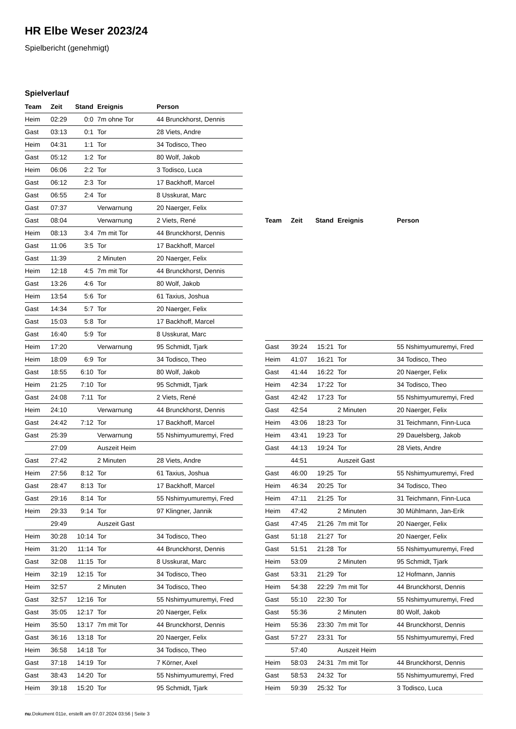HR Elbe Weser 2023/24
Spielbericht (genehmigt)
Spielverlauf
| Team | Zeit | Stand | Ereignis | Person |
| --- | --- | --- | --- | --- |
| Heim | 02:29 | 0:0 | 7m ohne Tor | 44 Brunckhorst, Dennis |
| Gast | 03:13 | 0:1 | Tor | 28 Viets, Andre |
| Heim | 04:31 | 1:1 | Tor | 34 Todisco, Theo |
| Gast | 05:12 | 1:2 | Tor | 80 Wolf, Jakob |
| Heim | 06:06 | 2:2 | Tor | 3 Todisco, Luca |
| Gast | 06:12 | 2:3 | Tor | 17 Backhoff, Marcel |
| Gast | 06:55 | 2:4 | Tor | 8 Usskurat, Marc |
| Gast | 07:37 | | Verwarnung | 20 Naerger, Felix |
| Gast | 08:04 | | Verwarnung | 2 Viets, René |
| Heim | 08:13 | 3:4 | 7m mit Tor | 44 Brunckhorst, Dennis |
| Gast | 11:06 | 3:5 | Tor | 17 Backhoff, Marcel |
| Gast | 11:39 | | 2 Minuten | 20 Naerger, Felix |
| Heim | 12:18 | 4:5 | 7m mit Tor | 44 Brunckhorst, Dennis |
| Gast | 13:26 | 4:6 | Tor | 80 Wolf, Jakob |
| Heim | 13:54 | 5:6 | Tor | 61 Taxius, Joshua |
| Gast | 14:34 | 5:7 | Tor | 20 Naerger, Felix |
| Gast | 15:03 | 5:8 | Tor | 17 Backhoff, Marcel |
| Gast | 16:40 | 5:9 | Tor | 8 Usskurat, Marc |
| Heim | 17:20 | | Verwarnung | 95 Schmidt, Tjark |
| Heim | 18:09 | 6:9 | Tor | 34 Todisco, Theo |
| Gast | 18:55 | 6:10 | Tor | 80 Wolf, Jakob |
| Heim | 21:25 | 7:10 | Tor | 95 Schmidt, Tjark |
| Gast | 24:08 | 7:11 | Tor | 2 Viets, René |
| Heim | 24:10 | | Verwarnung | 44 Brunckhorst, Dennis |
| Gast | 24:42 | 7:12 | Tor | 17 Backhoff, Marcel |
| Gast | 25:39 | | Verwarnung | 55 Nshimyumuremyi, Fred |
| | 27:09 | | Auszeit Heim | |
| Gast | 27:42 | | 2 Minuten | 28 Viets, Andre |
| Heim | 27:56 | 8:12 | Tor | 61 Taxius, Joshua |
| Gast | 28:47 | 8:13 | Tor | 17 Backhoff, Marcel |
| Gast | 29:16 | 8:14 | Tor | 55 Nshimyumuremyi, Fred |
| Heim | 29:33 | 9:14 | Tor | 97 Klingner, Jannik |
| | 29:49 | | Auszeit Gast | |
| Heim | 30:28 | 10:14 | Tor | 34 Todisco, Theo |
| Heim | 31:20 | 11:14 | Tor | 44 Brunckhorst, Dennis |
| Gast | 32:08 | 11:15 | Tor | 8 Usskurat, Marc |
| Heim | 32:19 | 12:15 | Tor | 34 Todisco, Theo |
| Heim | 32:57 | | 2 Minuten | 34 Todisco, Theo |
| Gast | 32:57 | 12:16 | Tor | 55 Nshimyumuremyi, Fred |
| Gast | 35:05 | 12:17 | Tor | 20 Naerger, Felix |
| Heim | 35:50 | 13:17 | 7m mit Tor | 44 Brunckhorst, Dennis |
| Gast | 36:16 | 13:18 | Tor | 20 Naerger, Felix |
| Heim | 36:58 | 14:18 | Tor | 34 Todisco, Theo |
| Gast | 37:18 | 14:19 | Tor | 7 Körner, Axel |
| Gast | 38:43 | 14:20 | Tor | 55 Nshimyumuremyi, Fred |
| Heim | 39:18 | 15:20 | Tor | 95 Schmidt, Tjark |
| Team | Zeit | Stand | Ereignis | Person |
| --- | --- | --- | --- | --- |
| Gast | 39:24 | 15:21 | Tor | 55 Nshimyumuremyi, Fred |
| Heim | 41:07 | 16:21 | Tor | 34 Todisco, Theo |
| Gast | 41:44 | 16:22 | Tor | 20 Naerger, Felix |
| Heim | 42:34 | 17:22 | Tor | 34 Todisco, Theo |
| Gast | 42:42 | 17:23 | Tor | 55 Nshimyumuremyi, Fred |
| Gast | 42:54 | | 2 Minuten | 20 Naerger, Felix |
| Heim | 43:06 | 18:23 | Tor | 31 Teichmann, Finn-Luca |
| Heim | 43:41 | 19:23 | Tor | 29 Dauelsberg, Jakob |
| Gast | 44:13 | 19:24 | Tor | 28 Viets, Andre |
| | 44:51 | | Auszeit Gast | |
| Gast | 46:00 | 19:25 | Tor | 55 Nshimyumuremyi, Fred |
| Heim | 46:34 | 20:25 | Tor | 34 Todisco, Theo |
| Heim | 47:11 | 21:25 | Tor | 31 Teichmann, Finn-Luca |
| Heim | 47:42 | | 2 Minuten | 30 Mühlmann, Jan-Erik |
| Gast | 47:45 | 21:26 | 7m mit Tor | 20 Naerger, Felix |
| Gast | 51:18 | 21:27 | Tor | 20 Naerger, Felix |
| Gast | 51:51 | 21:28 | Tor | 55 Nshimyumuremyi, Fred |
| Heim | 53:09 | | 2 Minuten | 95 Schmidt, Tjark |
| Gast | 53:31 | 21:29 | Tor | 12 Hofmann, Jannis |
| Heim | 54:38 | 22:29 | 7m mit Tor | 44 Brunckhorst, Dennis |
| Gast | 55:10 | 22:30 | Tor | 55 Nshimyumuremyi, Fred |
| Gast | 55:36 | | 2 Minuten | 80 Wolf, Jakob |
| Heim | 55:36 | 23:30 | 7m mit Tor | 44 Brunckhorst, Dennis |
| Gast | 57:27 | 23:31 | Tor | 55 Nshimyumuremyi, Fred |
| | 57:40 | | Auszeit Heim | |
| Heim | 58:03 | 24:31 | 7m mit Tor | 44 Brunckhorst, Dennis |
| Gast | 58:53 | 24:32 | Tor | 55 Nshimyumuremyi, Fred |
| Heim | 59:39 | 25:32 | Tor | 3 Todisco, Luca |
nu.Dokument 011e, erstellt am 07.07.2024 03:56 | Seite 3